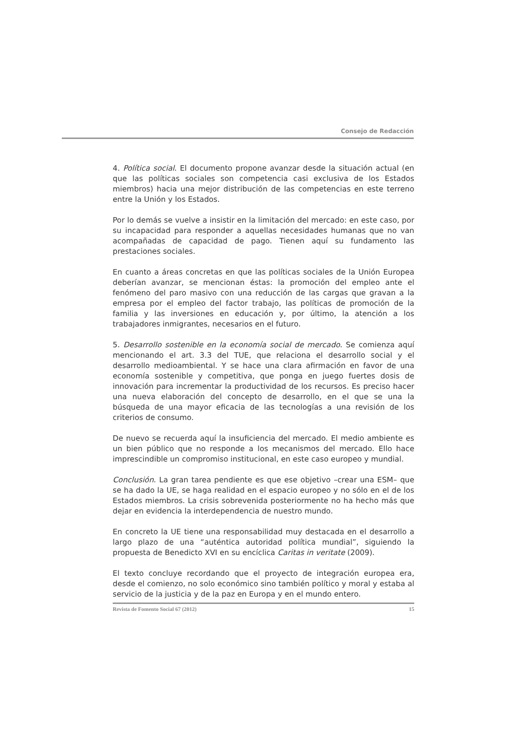Consejo de Redacción
4. Política social. El documento propone avanzar desde la situación actual (en que las políticas sociales son competencia casi exclusiva de los Estados miembros) hacia una mejor distribución de las competencias en este terreno entre la Unión y los Estados.
Por lo demás se vuelve a insistir en la limitación del mercado: en este caso, por su incapacidad para responder a aquellas necesidades humanas que no van acompañadas de capacidad de pago. Tienen aquí su fundamento las prestaciones sociales.
En cuanto a áreas concretas en que las políticas sociales de la Unión Europea deberían avanzar, se mencionan éstas: la promoción del empleo ante el fenómeno del paro masivo con una reducción de las cargas que gravan a la empresa por el empleo del factor trabajo, las políticas de promoción de la familia y las inversiones en educación y, por último, la atención a los trabajadores inmigrantes, necesarios en el futuro.
5. Desarrollo sostenible en la economía social de mercado. Se comienza aquí mencionando el art. 3.3 del TUE, que relaciona el desarrollo social y el desarrollo medioambiental. Y se hace una clara afirmación en favor de una economía sostenible y competitiva, que ponga en juego fuertes dosis de innovación para incrementar la productividad de los recursos. Es preciso hacer una nueva elaboración del concepto de desarrollo, en el que se una la búsqueda de una mayor eficacia de las tecnologías a una revisión de los criterios de consumo.
De nuevo se recuerda aquí la insuficiencia del mercado. El medio ambiente es un bien público que no responde a los mecanismos del mercado. Ello hace imprescindible un compromiso institucional, en este caso europeo y mundial.
Conclusión. La gran tarea pendiente es que ese objetivo –crear una ESM– que se ha dado la UE, se haga realidad en el espacio europeo y no sólo en el de los Estados miembros. La crisis sobrevenida posteriormente no ha hecho más que dejar en evidencia la interdependencia de nuestro mundo.
En concreto la UE tiene una responsabilidad muy destacada en el desarrollo a largo plazo de una “auténtica autoridad política mundial”, siguiendo la propuesta de Benedicto XVI en su encíclica Caritas in veritate (2009).
El texto concluye recordando que el proyecto de integración europea era, desde el comienzo, no solo económico sino también político y moral y estaba al servicio de la justicia y de la paz en Europa y en el mundo entero.
Revista de Fomento Social 67 (2012) 15